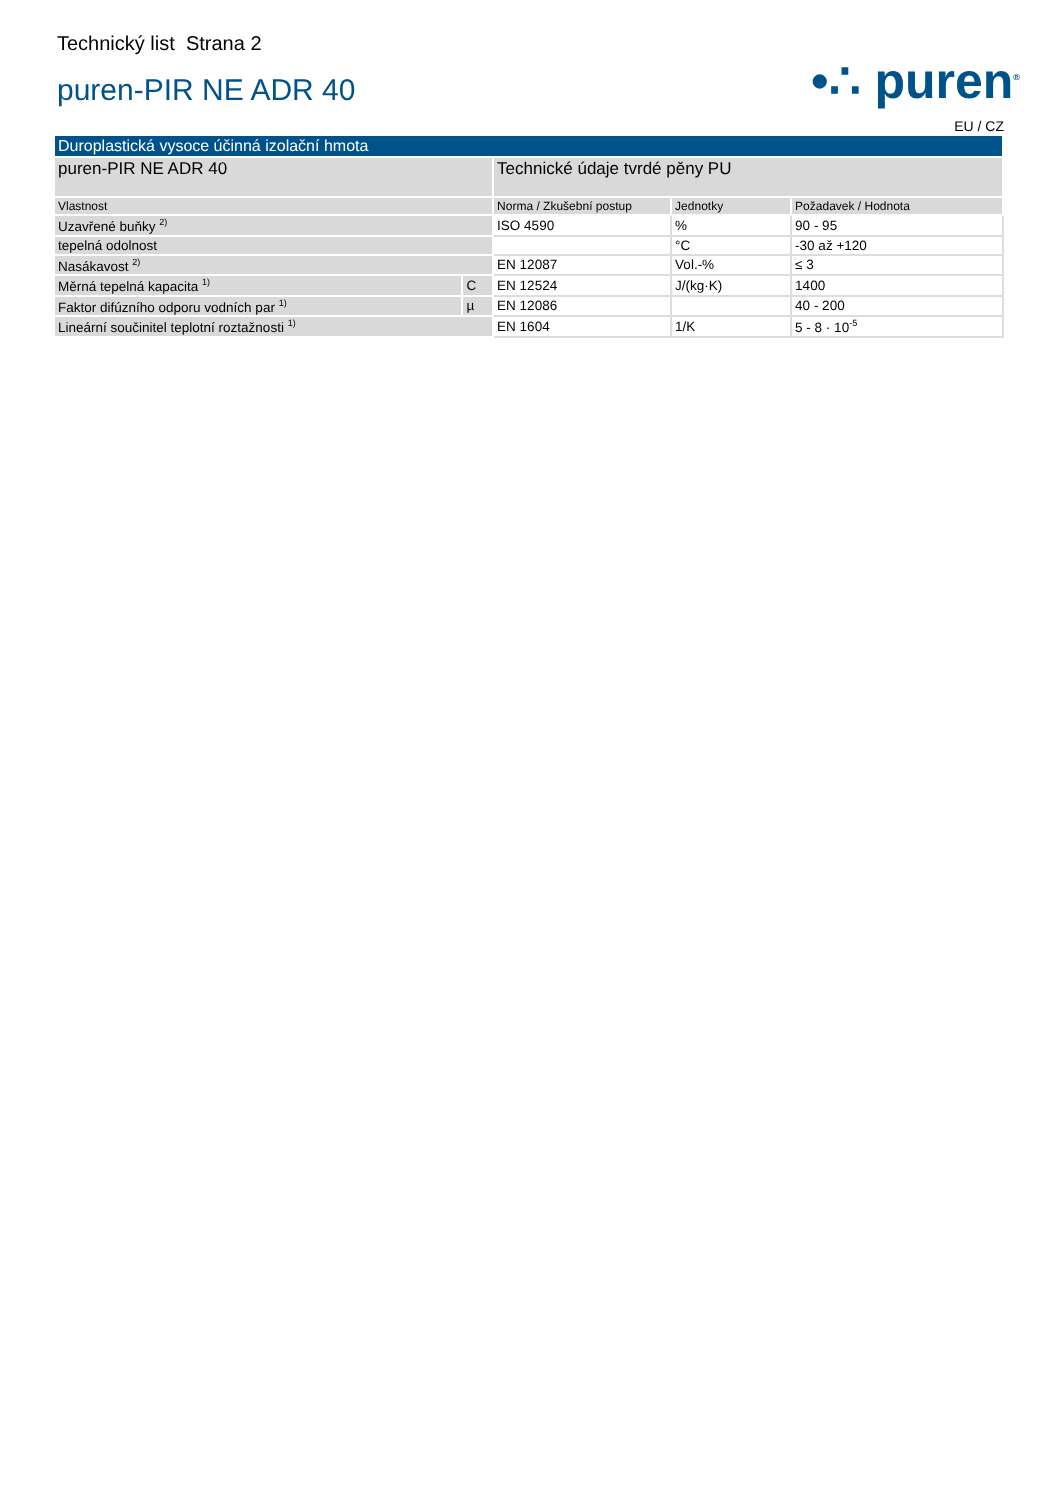Technický list Strana 2
puren-PIR NE ADR 40
•∴ puren<sup>®</sup>
EU / CZ
| Duroplastická vysoce účinná izolační hmota | | | | |
| puren-PIR NE ADR 40 | | Technické údaje tvrdé pěny PU | | |
| Vlastnost | | Norma / Zkušební postup | Jednotky | Požadavek / Hodnota |
| Uzavřené buňky <sup>2)</sup> | | ISO 4590 | % | 90 - 95 |
| tepelná odolnost | | | °C | -30 až +120 |
| Nasákavost <sup>2)</sup> | | EN 12087 | Vol.-% | ≤ 3 |
| Měrná tepelná kapacita <sup>1)</sup> | C | EN 12524 | J/(kg·K) | 1400 |
| Faktor difúzního odporu vodních par <sup>1)</sup> | µ | EN 12086 | | 40 - 200 |
| Lineární součinitel teplotní roztažnosti <sup>1)</sup> | | EN 1604 | 1/K | 5 - 8 · 10<sup>-5</sup> |